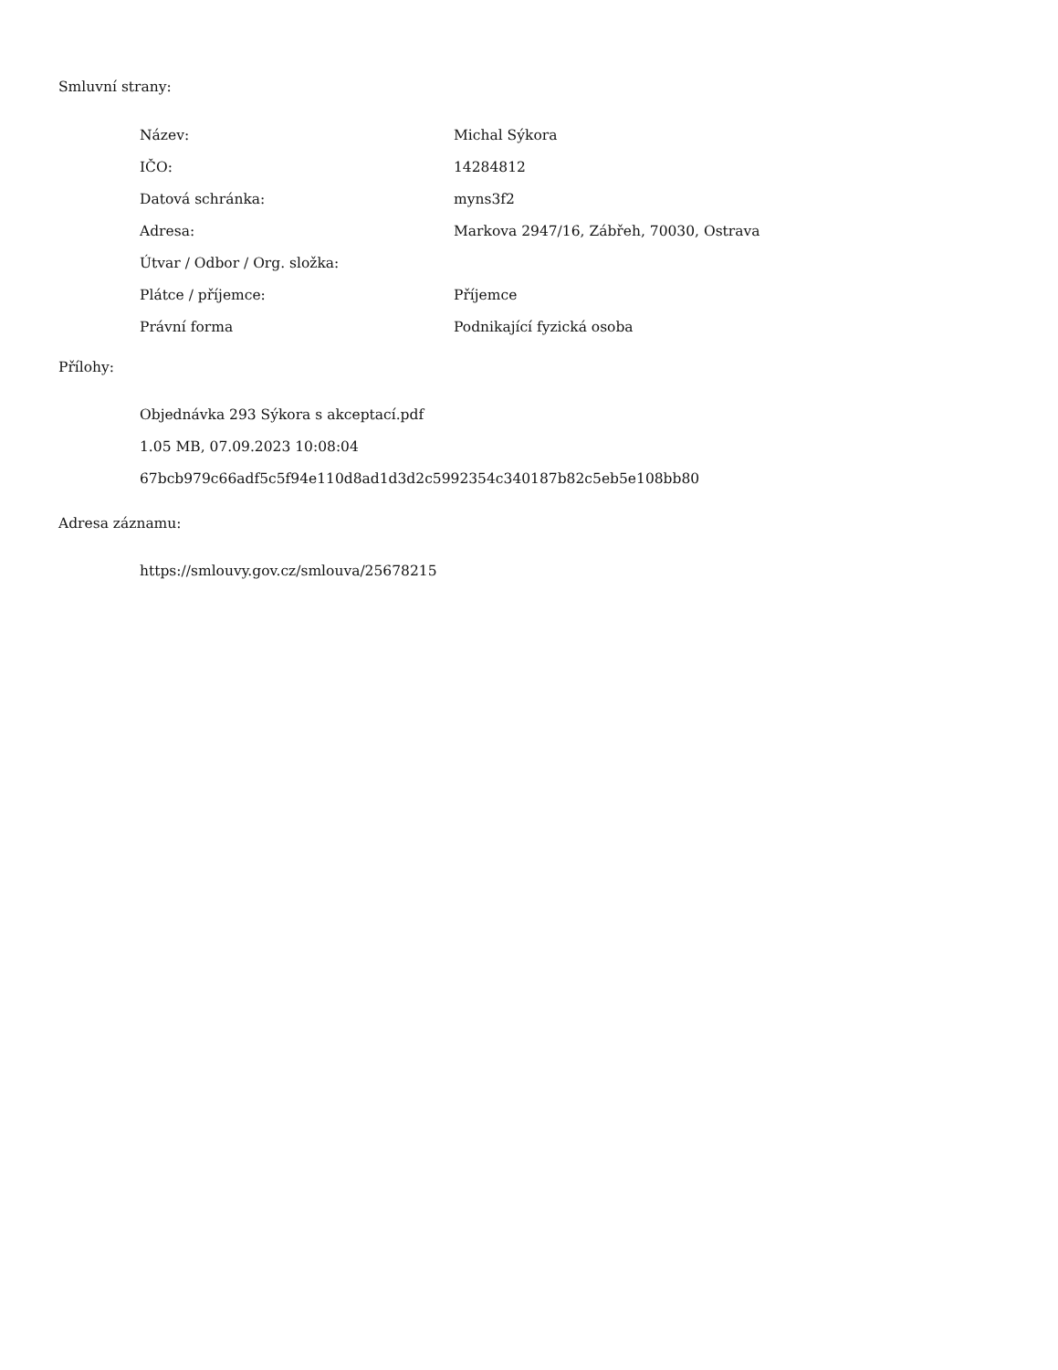Smluvní strany:
| Název: | Michal Sýkora |
| IČO: | 14284812 |
| Datová schránka: | myns3f2 |
| Adresa: | Markova 2947/16, Zábřeh, 70030, Ostrava |
| Útvar / Odbor / Org. složka: | |
| Plátce / příjemce: | Příjemce |
| Právní forma | Podnikající fyzická osoba |
Přílohy:
Objednávka 293 Sýkora s akceptací.pdf
1.05 MB, 07.09.2023 10:08:04
67bcb979c66adf5c5f94e110d8ad1d3d2c5992354c340187b82c5eb5e108bb80
Adresa záznamu:
https://smlouvy.gov.cz/smlouva/25678215